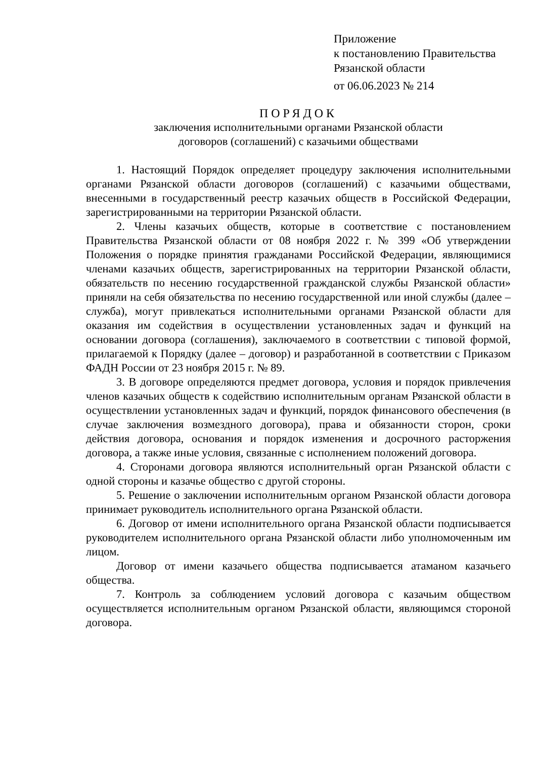Приложение
к постановлению Правительства
Рязанской области
от 06.06.2023 № 214
ПОРЯДОК
заключения исполнительными органами Рязанской области
договоров (соглашений) с казачьими обществами
1. Настоящий Порядок определяет процедуру заключения исполнительными органами Рязанской области договоров (соглашений) с казачьими обществами, внесенными в государственный реестр казачьих обществ в Российской Федерации, зарегистрированными на территории Рязанской области.
2. Члены казачьих обществ, которые в соответствие с постановлением Правительства Рязанской области от 08 ноября 2022 г. № 399 «Об утверждении Положения о порядке принятия гражданами Российской Федерации, являющимися членами казачьих обществ, зарегистрированных на территории Рязанской области, обязательств по несению государственной гражданской службы Рязанской области» приняли на себя обязательства по несению государственной или иной службы (далее – служба), могут привлекаться исполнительными органами Рязанской области для оказания им содействия в осуществлении установленных задач и функций на основании договора (соглашения), заключаемого в соответствии с типовой формой, прилагаемой к Порядку (далее – договор) и разработанной в соответствии с Приказом ФАДН России от 23 ноября 2015 г. № 89.
3. В договоре определяются предмет договора, условия и порядок привлечения членов казачьих обществ к содействию исполнительным органам Рязанской области в осуществлении установленных задач и функций, порядок финансового обеспечения (в случае заключения возмездного договора), права и обязанности сторон, сроки действия договора, основания и порядок изменения и досрочного расторжения договора, а также иные условия, связанные с исполнением положений договора.
4. Сторонами договора являются исполнительный орган Рязанской области с одной стороны и казачье общество с другой стороны.
5. Решение о заключении исполнительным органом Рязанской области договора принимает руководитель исполнительного органа Рязанской области.
6. Договор от имени исполнительного органа Рязанской области подписывается руководителем исполнительного органа Рязанской области либо уполномоченным им лицом.
Договор от имени казачьего общества подписывается атаманом казачьего общества.
7. Контроль за соблюдением условий договора с казачьим обществом осуществляется исполнительным органом Рязанской области, являющимся стороной договора.